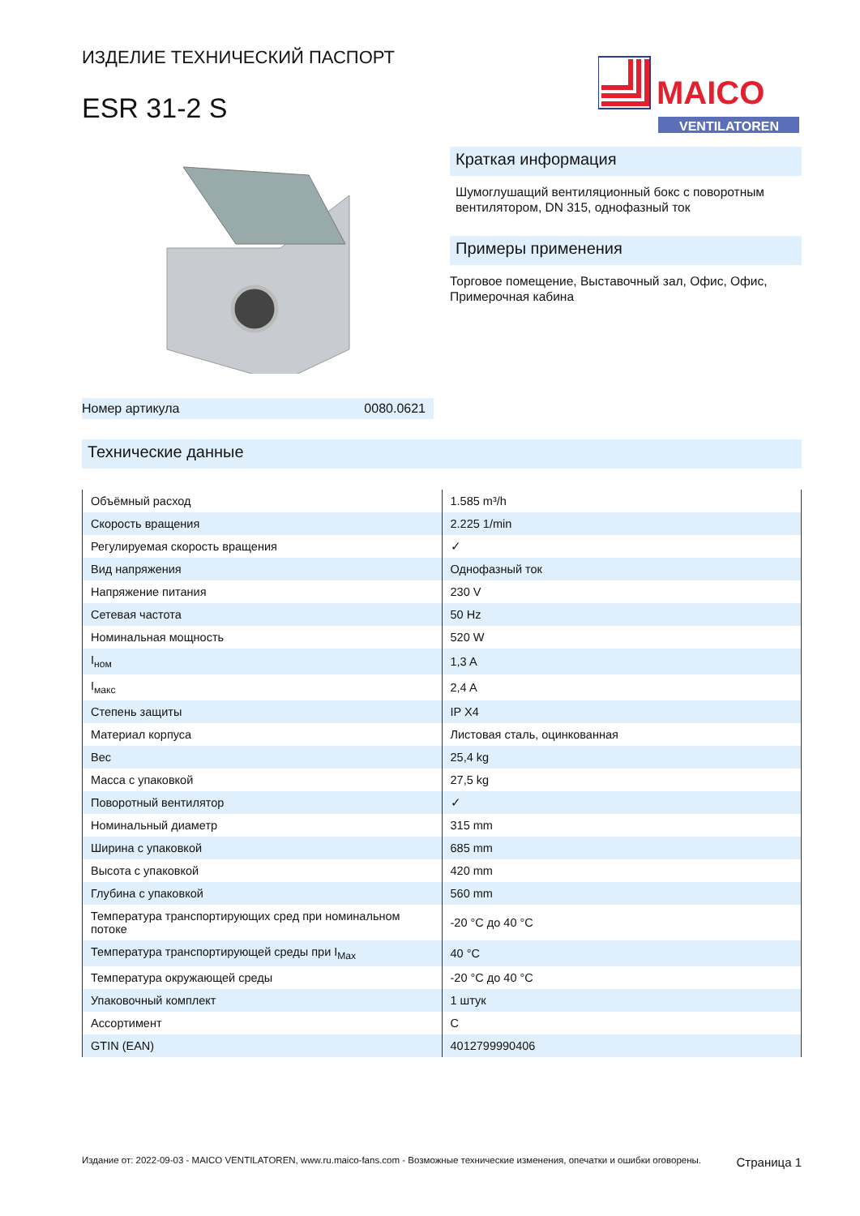ИЗДЕЛИЕ ТЕХНИЧЕСКИЙ ПАСПОРТ
ESR 31-2 S
MAICO
VENTILATOREN
Номер артикула 0080.0621
Краткая информация
Шумоглушащий вентиляционный бокс с поворотным вентилятором, DN 315, однофазный ток
Примеры применения
Торговое помещение, Выставочный зал, Офис, Офис, Примерочная кабина
Технические данные
| Объёмный расход | 1.585 m³/h |
| Скорость вращения | 2.225 1/min |
| Регулируемая скорость вращения | ✓ |
| Вид напряжения | Однофазный ток |
| Напряжение питания | 230 V |
| Сетевая частота | 50 Hz |
| Номинальная мощность | 520 W |
| I<sub>ном</sub> | 1,3 A |
| I<sub>макс</sub> | 2,4 A |
| Степень защиты | IP X4 |
| Материал корпуса | Листовая сталь, оцинкованная |
| Вес | 25,4 kg |
| Масса с упаковкой | 27,5 kg |
| Поворотный вентилятор | ✓ |
| Номинальный диаметр | 315 mm |
| Ширина с упаковкой | 685 mm |
| Высота с упаковкой | 420 mm |
| Глубина с упаковкой | 560 mm |
| Температура транспортирующих сред при номинальном потоке | -20 °C до 40 °C |
| Температура транспортирующей среды при I<sub>Max</sub> | 40 °C |
| Температура окружающей среды | -20 °C до 40 °C |
| Упаковочный комплект | 1 штук |
| Ассортимент | C |
| GTIN (EAN) | 4012799990406 |
Издание от: 2022-09-03 - MAICO VENTILATOREN, www.ru.maico-fans.com - Возможные технические изменения, опечатки и ошибки оговорены. Страница 1